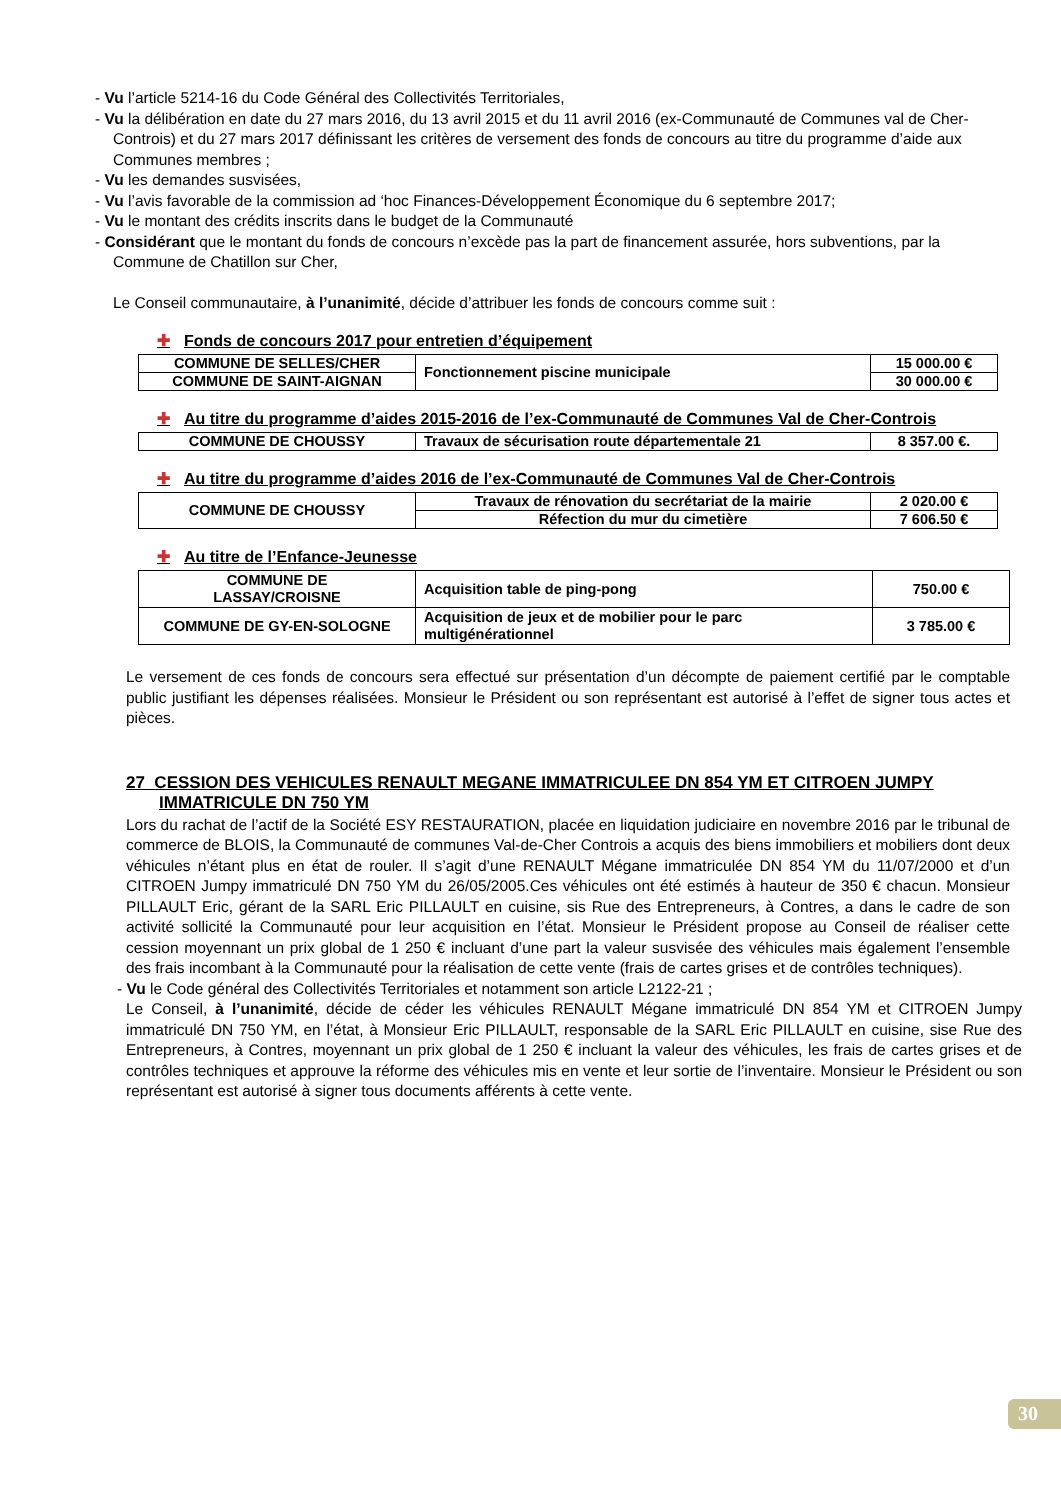- Vu l’article 5214-16 du Code Général des Collectivités Territoriales,
- Vu la délibération en date du 27 mars 2016, du 13 avril 2015 et du 11 avril 2016 (ex-Communauté de Communes val de Cher-Controis) et du 27 mars 2017 définissant les critères de versement des fonds de concours au titre du programme d’aide aux Communes membres ;
- Vu les demandes susvisées,
- Vu l’avis favorable de la commission ad ‘hoc Finances-Développement Économique du 6 septembre 2017;
- Vu le montant des crédits inscrits dans le budget de la Communauté
- Considérant que le montant du fonds de concours n’excède pas la part de financement assurée, hors subventions, par la Commune de Chatillon sur Cher,
Le Conseil communautaire, à l’unanimité, décide d’attribuer les fonds de concours comme suit :
✚ Fonds de concours 2017 pour entretien d’équipement
| COMMUNE DE SELLES/CHER | Fonctionnement piscine municipale | 15 000.00 € |
| COMMUNE DE SAINT-AIGNAN | | 30 000.00 € |
✚ Au titre du programme d’aides 2015-2016 de l’ex-Communauté de Communes Val de Cher-Controis
| COMMUNE DE CHOUSSY | Travaux de sécurisation route départementale 21 | 8 357.00 €. |
✚ Au titre du programme d’aides 2016 de l’ex-Communauté de Communes Val de Cher-Controis
| COMMUNE DE CHOUSSY | Travaux de rénovation du secrétariat de la mairie | 2 020.00 € |
| | Réfection du mur du cimetière | 7 606.50 € |
✚ Au titre de l’Enfance-Jeunesse
| COMMUNE DE LASSAY/CROISNE | Acquisition table de ping-pong | 750.00 € |
| COMMUNE DE GY-EN-SOLOGNE | Acquisition de jeux et de mobilier pour le parc multigénérationnel | 3 785.00 € |
Le versement de ces fonds de concours sera effectué sur présentation d’un décompte de paiement certifié par le comptable public justifiant les dépenses réalisées. Monsieur le Président ou son représentant est autorisé à l’effet de signer tous actes et pièces.
27 CESSION DES VEHICULES RENAULT MEGANE IMMATRICULEE DN 854 YM ET CITROEN JUMPY IMMATRICULE DN 750 YM
Lors du rachat de l’actif de la Société ESY RESTAURATION, placée en liquidation judiciaire en novembre 2016 par le tribunal de commerce de BLOIS, la Communauté de communes Val-de-Cher Controis a acquis des biens immobiliers et mobiliers dont deux véhicules n’étant plus en état de rouler. Il s’agit d’une RENAULT Mégane immatriculée DN 854 YM du 11/07/2000 et d’un CITROEN Jumpy immatriculé DN 750 YM du 26/05/2005.Ces véhicules ont été estimés à hauteur de 350 € chacun. Monsieur PILLAULT Eric, gérant de la SARL Eric PILLAULT en cuisine, sis Rue des Entrepreneurs, à Contres, a dans le cadre de son activité sollicité la Communauté pour leur acquisition en l’état. Monsieur le Président propose au Conseil de réaliser cette cession moyennant un prix global de 1 250 € incluant d’une part la valeur susvisée des véhicules mais également l’ensemble des frais incombant à la Communauté pour la réalisation de cette vente (frais de cartes grises et de contrôles techniques).
- Vu le Code général des Collectivités Territoriales et notamment son article L2122-21 ;
Le Conseil, à l’unanimité, décide de céder les véhicules RENAULT Mégane immatriculé DN 854 YM et CITROEN Jumpy immatriculé DN 750 YM, en l’état, à Monsieur Eric PILLAULT, responsable de la SARL Eric PILLAULT en cuisine, sise Rue des Entrepreneurs, à Contres, moyennant un prix global de 1 250 € incluant la valeur des véhicules, les frais de cartes grises et de contrôles techniques et approuve la réforme des véhicules mis en vente et leur sortie de l’inventaire. Monsieur le Président ou son représentant est autorisé à signer tous documents afférents à cette vente.
30